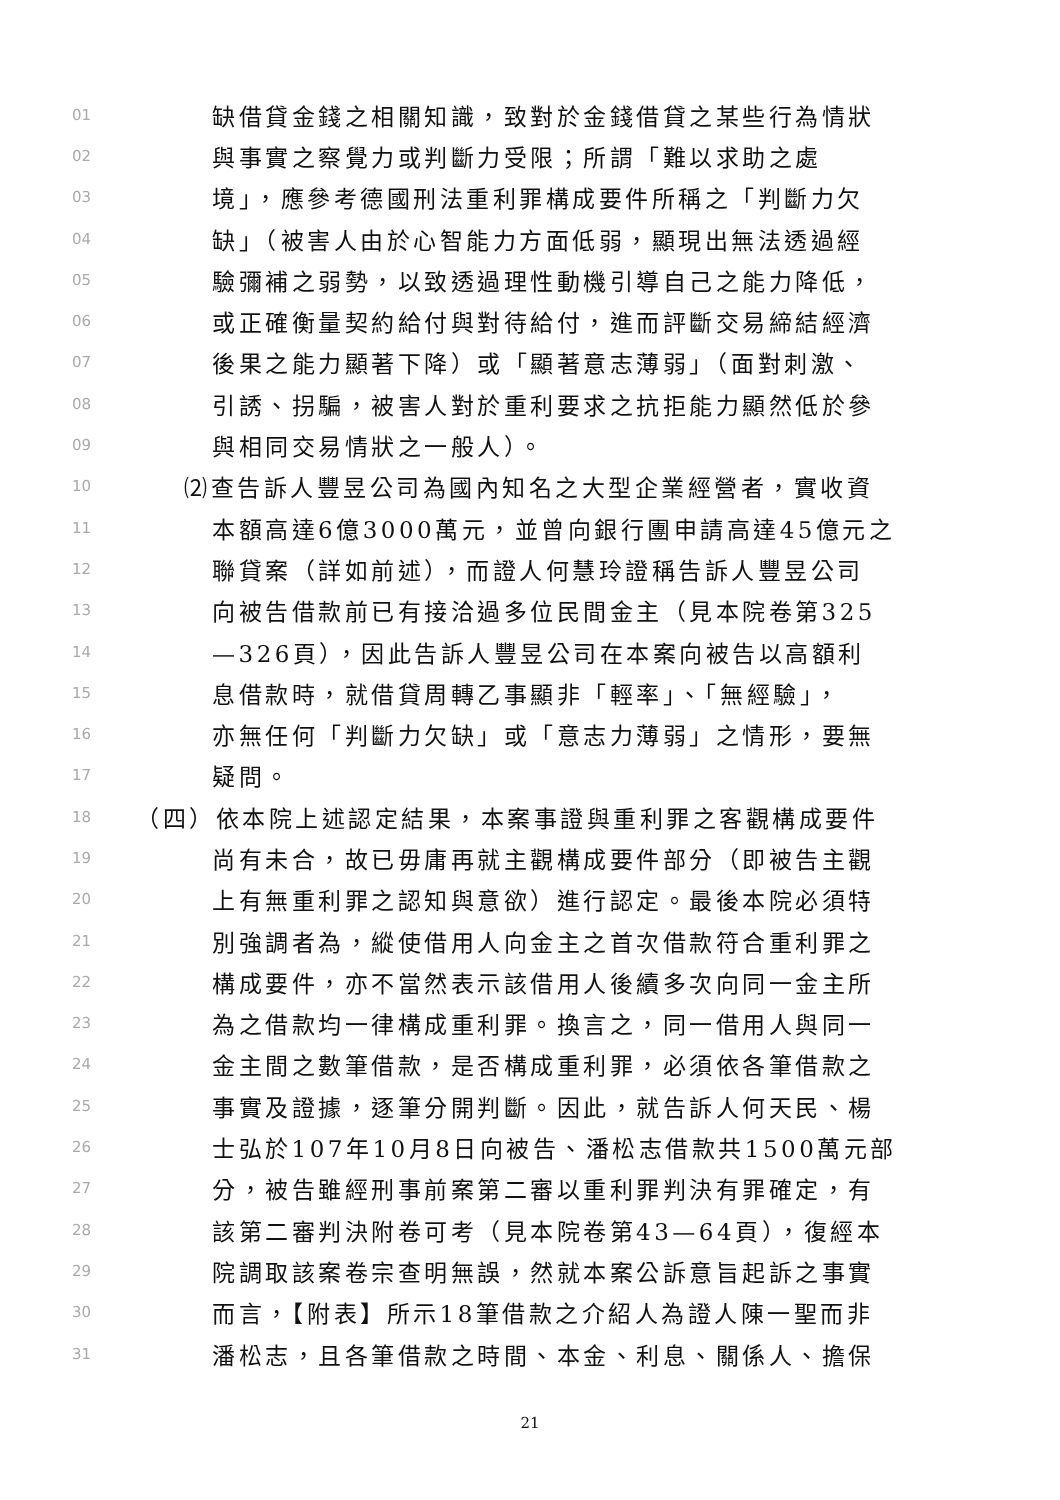01 缺借貸金錢之相關知識，致對於金錢借貸之某些行為情狀
02 與事實之察覺力或判斷力受限；所謂「難以求助之處
03 境」，應參考德國刑法重利罪構成要件所稱之「判斷力欠
04 缺」（被害人由於心智能力方面低弱，顯現出無法透過經
05 驗彌補之弱勢，以致透過理性動機引導自己之能力降低，
06 或正確衡量契約給付與對待給付，進而評斷交易締結經濟
07 後果之能力顯著下降）或「顯著意志薄弱」（面對刺激、
08 引誘、拐騙，被害人對於重利要求之抗拒能力顯然低於參
09 與相同交易情狀之一般人）。
10 ⑵查告訴人豐昱公司為國內知名之大型企業經營者，實收資
11 本額高達6億3000萬元，並曾向銀行團申請高達45億元之
12 聯貸案（詳如前述），而證人何慧玲證稱告訴人豐昱公司
13 向被告借款前已有接洽過多位民間金主（見本院卷第325
14 —326頁），因此告訴人豐昱公司在本案向被告以高額利
15 息借款時，就借貸周轉乙事顯非「輕率」、「無經驗」，
16 亦無任何「判斷力欠缺」或「意志力薄弱」之情形，要無
17 疑問。
18 （四）依本院上述認定結果，本案事證與重利罪之客觀構成要件
19 尚有未合，故已毋庸再就主觀構成要件部分（即被告主觀
20 上有無重利罪之認知與意欲）進行認定。最後本院必須特
21 別強調者為，縱使借用人向金主之首次借款符合重利罪之
22 構成要件，亦不當然表示該借用人後續多次向同一金主所
23 為之借款均一律構成重利罪。換言之，同一借用人與同一
24 金主間之數筆借款，是否構成重利罪，必須依各筆借款之
25 事實及證據，逐筆分開判斷。因此，就告訴人何天民、楊
26 士弘於107年10月8日向被告、潘松志借款共1500萬元部
27 分，被告雖經刑事前案第二審以重利罪判決有罪確定，有
28 該第二審判決附卷可考（見本院卷第43—64頁），復經本
29 院調取該案卷宗查明無誤，然就本案公訴意旨起訴之事實
30 而言，【附表】所示18筆借款之介紹人為證人陳一聖而非
31 潘松志，且各筆借款之時間、本金、利息、關係人、擔保
21